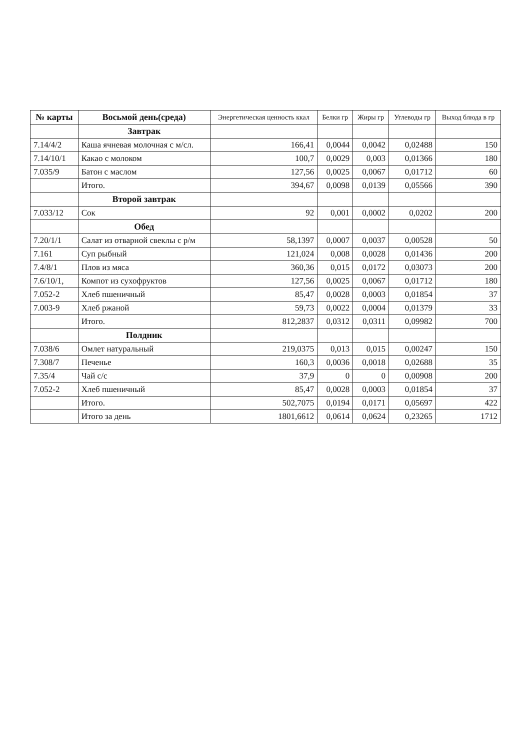| № карты | Восьмой день(среда) | Энергетическая ценность ккал | Белки гр | Жиры гр | Углеводы гр | Выход блюда в гр |
| --- | --- | --- | --- | --- | --- | --- |
| | Завтрак | | | | | |
| 7.14/4/2 | Каша ячневая молочная с м/сл. | 166,41 | 0,0044 | 0,0042 | 0,02488 | 150 |
| 7.14/10/1 | Какао с молоком | 100,7 | 0,0029 | 0,003 | 0,01366 | 180 |
| 7.035/9 | Батон с маслом | 127,56 | 0,0025 | 0,0067 | 0,01712 | 60 |
| | Итого. | 394,67 | 0,0098 | 0,0139 | 0,05566 | 390 |
| | Второй завтрак | | | | | |
| 7.033/12 | Сок | 92 | 0,001 | 0,0002 | 0,0202 | 200 |
| | Обед | | | | | |
| 7.20/1/1 | Салат из отварной свеклы с р/м | 58,1397 | 0,0007 | 0,0037 | 0,00528 | 50 |
| 7.161 | Суп рыбный | 121,024 | 0,008 | 0,0028 | 0,01436 | 200 |
| 7.4/8/1 | Плов из мяса | 360,36 | 0,015 | 0,0172 | 0,03073 | 200 |
| 7.6/10/1, | Компот из сухофруктов | 127,56 | 0,0025 | 0,0067 | 0,01712 | 180 |
| 7.052-2 | Хлеб пшеничный | 85,47 | 0,0028 | 0,0003 | 0,01854 | 37 |
| 7.003-9 | Хлеб ржаной | 59,73 | 0,0022 | 0,0004 | 0,01379 | 33 |
| | Итого. | 812,2837 | 0,0312 | 0,0311 | 0,09982 | 700 |
| | Полдник | | | | | |
| 7.038/6 | Омлет натуральный | 219,0375 | 0,013 | 0,015 | 0,00247 | 150 |
| 7.308/7 | Печенье | 160,3 | 0,0036 | 0,0018 | 0,02688 | 35 |
| 7.35/4 | Чай с/с | 37,9 | 0 | 0 | 0,00908 | 200 |
| 7.052-2 | Хлеб пшеничный | 85,47 | 0,0028 | 0,0003 | 0,01854 | 37 |
| | Итого. | 502,7075 | 0,0194 | 0,0171 | 0,05697 | 422 |
| | Итого за день | 1801,6612 | 0,0614 | 0,0624 | 0,23265 | 1712 |